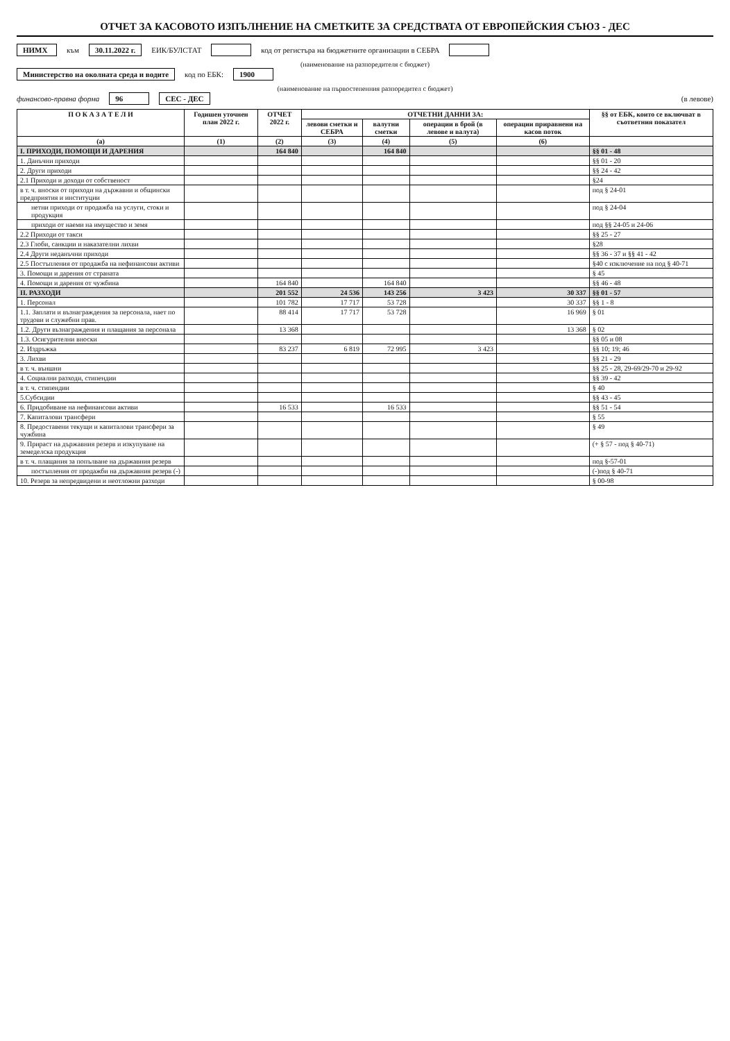ОТЧЕТ ЗА КАСОВОТО ИЗПЪЛНЕНИЕ НА СМЕТКИТЕ ЗА СРЕДСТВАТА ОТ ЕВРОПЕЙСКИЯ СЪЮЗ - ДЕС
НИМХ към 30.11.2022 г. ЕИК/БУЛСТАТ код от регистъра на бюджетните организации в СЕБРА
(наименование на разпоредителя с бюджет)
Министерство на околната среда и водите код по ЕБК: 1900
(наименование на първостепенния разпоредител с бюджет)
финансово-правна форма 96 СЕС - ДЕС (в левове)
| П О К А З А Т Е Л И | Годишен уточнен план 2022 г. | ОТЧЕТ 2022 г. | ОТЧЕТНИ ДАННИ ЗА: | | | | §§ от ЕБК, които се включват в съответния показател |
| --- | --- | --- | --- | --- | --- | --- | --- |
| | | | левови сметки и СЕБРА | валутни сметки | операции в брой (в левове и валута) | операции приравнени на касов поток | |
| (а) | (1) | (2) | (3) | (4) | (5) | (6) | |
| I. ПРИХОДИ, ПОМОЩИ И ДАРЕНИЯ | | 164 840 | | 164 840 | | | §§ 01 - 48 |
| 1. Данъчни приходи | | | | | | | §§ 01 - 20 |
| 2. Други приходи | | | | | | | §§ 24 - 42 |
| 2.1 Приходи и доходи от собственост | | | | | | | §24 |
| в т. ч. вноски от приходи на държавни и общински предприятия и институции | | | | | | | под § 24-01 |
| нетни приходи от продажба на услуги, стоки и продукция | | | | | | | под § 24-04 |
| приходи от наеми на имущество и земя | | | | | | | под §§ 24-05 и 24-06 |
| 2.2 Приходи от такси | | | | | | | §§ 25 - 27 |
| 2.3 Глоби, санкции и наказателни лихви | | | | | | | §28 |
| 2.4 Други неданъчни приходи | | | | | | | §§ 36 - 37 и §§ 41 - 42 |
| 2.5 Постъпления от продажба на нефинансови активи | | | | | | | §40 с изключение на под § 40-71 |
| 3. Помощи и дарения от страната | | | | | | | § 45 |
| 4. Помощи и дарения от чужбина | | 164 840 | | 164 840 | | | §§ 46 - 48 |
| II. РАЗХОДИ | | 201 552 | 24 536 | 143 256 | 3 423 | 30 337 | §§ 01 - 57 |
| 1. Персонал | | 101 782 | 17 717 | 53 728 | | 30 337 | §§ 1 - 8 |
| 1.1. Заплати и възнаграждения за персонала, нает по трудови и служебни прав. | | 88 414 | 17 717 | 53 728 | | 16 969 | § 01 |
| 1.2. Други възнаграждения и плащания за персонала | | 13 368 | | | | 13 368 | § 02 |
| 1.3. Осигурителни вноски | | | | | | | §§ 05 и 08 |
| 2. Издръжка | | 83 237 | 6 819 | 72 995 | 3 423 | | §§ 10; 19; 46 |
| 3. Лихви | | | | | | | §§ 21 - 29 |
| в т. ч. външни | | | | | | | §§ 25 - 28, 29-69/29-70 и 29-92 |
| 4. Социални разходи, стипендии | | | | | | | §§ 39 - 42 |
| в т. ч. стипендии | | | | | | | § 40 |
| 5.Субсидии | | | | | | | §§ 43 - 45 |
| 6. Придобиване на нефинансови активи | | 16 533 | | 16 533 | | | §§ 51 - 54 |
| 7. Капиталови трансфери | | | | | | | § 55 |
| 8. Предоставени текущи и капиталови трансфери за чужбина | | | | | | | § 49 |
| 9. Прираст на държавния резерв и изкупуване на земеделска продукция | | | | | | | (+ § 57 - под § 40-71) |
| в т. ч. плащания за попълване на държавния резерв | | | | | | | под §-57-01 |
| постъпления от продажби на държавния резерв (-) | | | | | | | (-)под § 40-71 |
| 10. Резерв за непредвидени и неотложни разходи | | | | | | | § 00-98 |